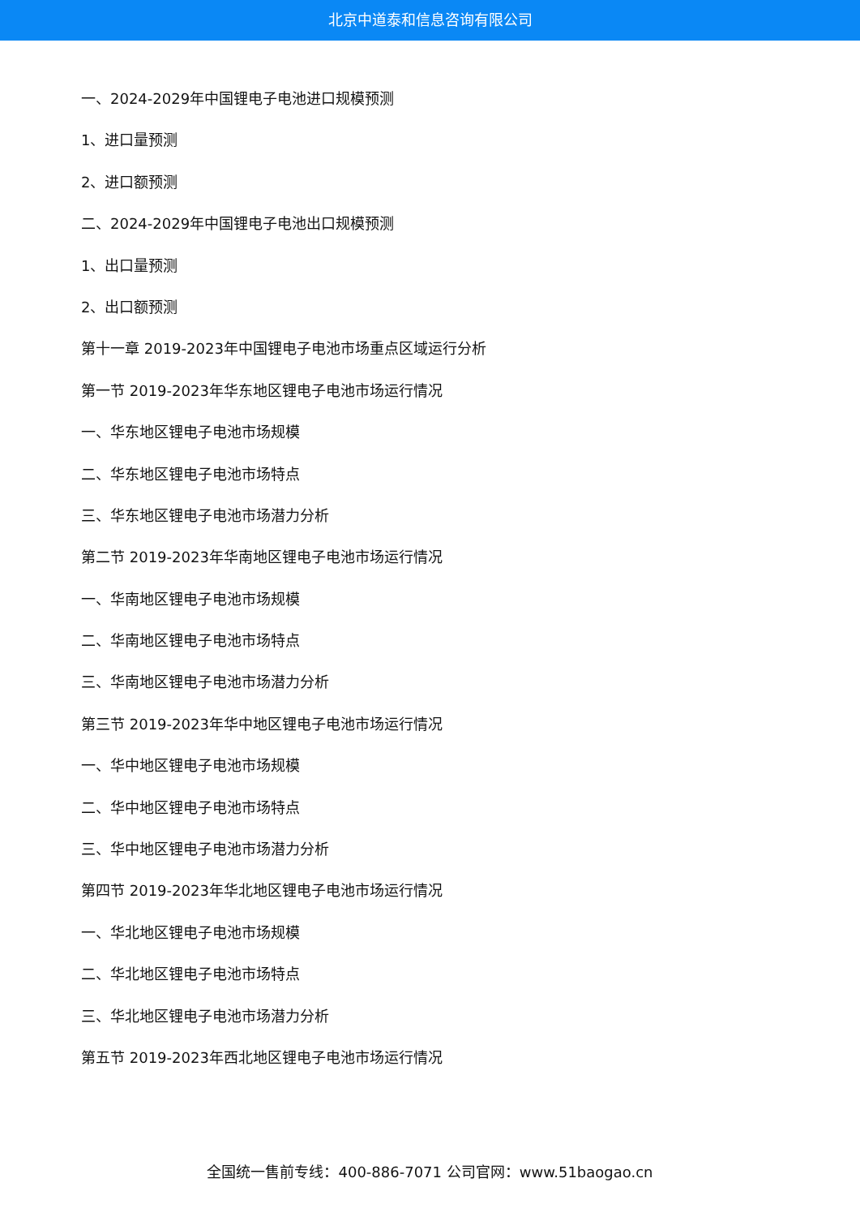北京中道泰和信息咨询有限公司
一、2024-2029年中国锂电子电池进口规模预测
1、进口量预测
2、进口额预测
二、2024-2029年中国锂电子电池出口规模预测
1、出口量预测
2、出口额预测
第十一章 2019-2023年中国锂电子电池市场重点区域运行分析
第一节 2019-2023年华东地区锂电子电池市场运行情况
一、华东地区锂电子电池市场规模
二、华东地区锂电子电池市场特点
三、华东地区锂电子电池市场潜力分析
第二节 2019-2023年华南地区锂电子电池市场运行情况
一、华南地区锂电子电池市场规模
二、华南地区锂电子电池市场特点
三、华南地区锂电子电池市场潜力分析
第三节 2019-2023年华中地区锂电子电池市场运行情况
一、华中地区锂电子电池市场规模
二、华中地区锂电子电池市场特点
三、华中地区锂电子电池市场潜力分析
第四节 2019-2023年华北地区锂电子电池市场运行情况
一、华北地区锂电子电池市场规模
二、华北地区锂电子电池市场特点
三、华北地区锂电子电池市场潜力分析
第五节 2019-2023年西北地区锂电子电池市场运行情况
全国统一售前专线：400-886-7071 公司官网：www.51baogao.cn